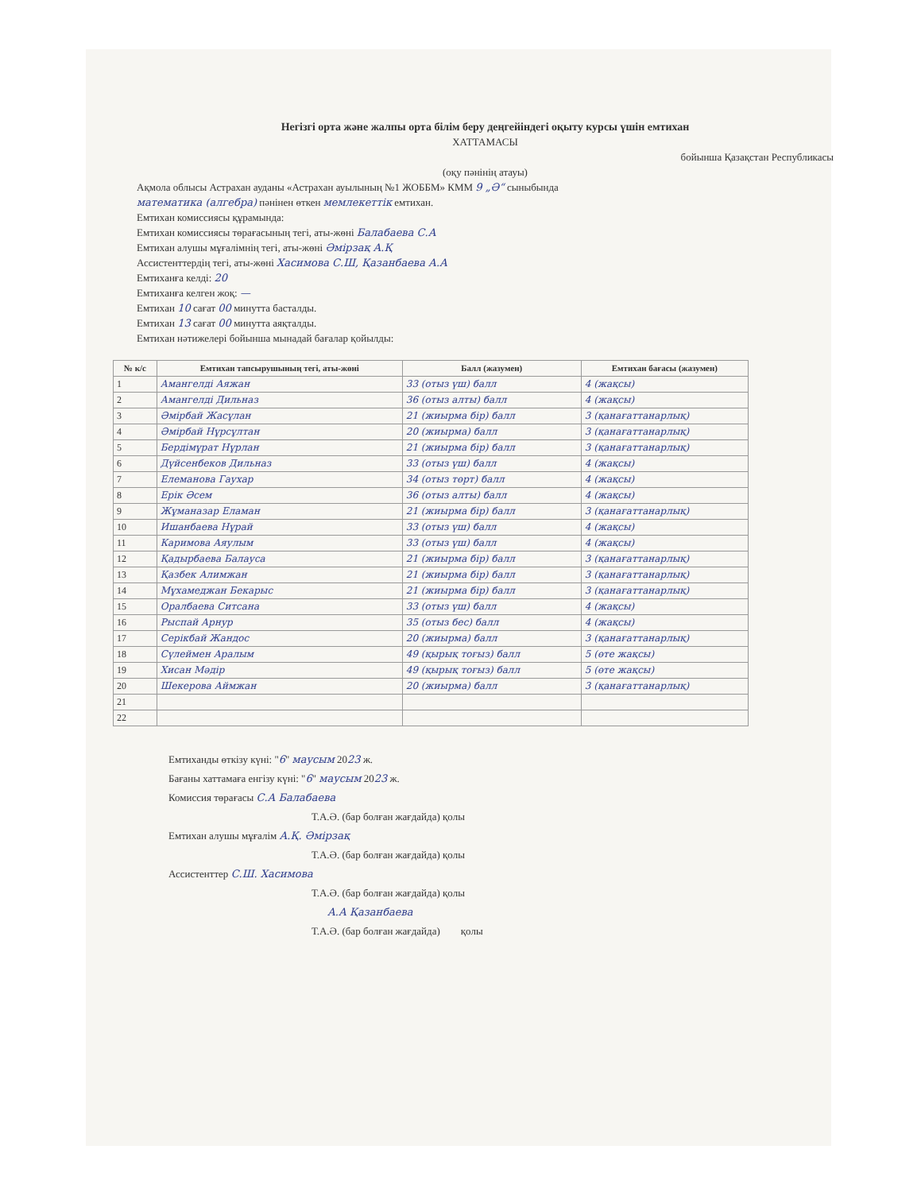Негізгі орта және жалпы орта білім беру деңгейіндегі оқыту курсы үшін емтихан
ХАТТАМАСЫ
бойынша Қазақстан Республикасы
(оқу пәнінің атауы)
Ақмола облысы Астрахан ауданы «Астрахан ауылының №1 ЖОББМ» КММ 9 „Ә“ сыныбында
математика (алгебра) пәнінен өткен мемлекеттік емтихан.
Емтихан комиссиясы құрамында:
Емтихан комиссиясы төрағасының тегі, аты-жөні Балабаева С.А
Емтихан алушы мұғалімнің тегі, аты-жөні Әмірзақ А.Қ
Ассистенттердің тегі, аты-жөні Хасимова С.Ш, Қазанбаева А.А
Емтиханға келді: 20
Емтиханға келген жоқ: —
Емтихан 10 сағат 00 минутта басталды.
Емтихан 13 сағат 00 минутта аяқталды.
Емтихан нәтижелері бойынша мынадай бағалар қойылды:
| № к/с | Емтихан тапсырушының тегі, аты-жөні | Балл (жазумен) | Емтихан бағасы (жазумен) |
| --- | --- | --- | --- |
| 1 | Амангелді Аяжан | 33 (отыз үш) балл | 4 (жақсы) |
| 2 | Амангелді Дильназ | 36 (отыз алты) балл | 4 (жақсы) |
| 3 | Әмірбай Жасұлан | 21 (жиырма бір) балл | 3 (қанағаттанарлық) |
| 4 | Әмірбай Нұрсұлтан | 20 (жиырма) балл | 3 (қанағаттанарлық) |
| 5 | Бердімұрат Нұрлан | 21 (жиырма бір) балл | 3 (қанағаттанарлық) |
| 6 | Дүйсенбеков Дильназ | 33 (отыз үш) балл | 4 (жақсы) |
| 7 | Елеманова Гаухар | 34 (отыз төрт) балл | 4 (жақсы) |
| 8 | Ерік Әсем | 36 (отыз алты) балл | 4 (жақсы) |
| 9 | Жұманазар Еламан | 21 (жиырма бір) балл | 3 (қанағаттанарлық) |
| 10 | Ишанбаева Нұрай | 33 (отыз үш) балл | 4 (жақсы) |
| 11 | Каримова Аяулым | 33 (отыз үш) балл | 4 (жақсы) |
| 12 | Қадырбаева Балауса | 21 (жиырма бір) балл | 3 (қанағаттанарлық) |
| 13 | Қазбек Алимжан | 21 (жиырма бір) балл | 3 (қанағаттанарлық) |
| 14 | Мұхамеджан Бекарыс | 21 (жиырма бір) балл | 3 (қанағаттанарлық) |
| 15 | Оралбаева Ситсана | 33 (отыз үш) балл | 4 (жақсы) |
| 16 | Рыспай Арнур | 35 (отыз бес) балл | 4 (жақсы) |
| 17 | Серікбай Жандос | 20 (жиырма) балл | 3 (қанағаттанарлық) |
| 18 | Сүлеймен Аралым | 49 (қырық тоғыз) балл | 5 (өте жақсы) |
| 19 | Хисан Мәдір | 49 (қырық тоғыз) балл | 5 (өте жақсы) |
| 20 | Шекерова Аймжан | 20 (жиырма) балл | 3 (қанағаттанарлық) |
| 21 | | | |
| 22 | | | |
Емтиханды өткізу күні: "6" маусым 2023 ж.
Бағаны хаттамаға енгізу күні: "6" маусым 2023 ж.
Комиссия төрағасы С.А Балабаева
Т.А.Ә. (бар болған жағдайда) қолы
Емтихан алушы мұғалім А.Қ. Әмірзақ
Т.А.Ә. (бар болған жағдайда) қолы
Ассистенттер С.Ш. Хасимова
Т.А.Ә. (бар болған жағдайда) қолы
А.А Қазанбаева
Т.А.Ә. (бар болған жағдайда) қолы